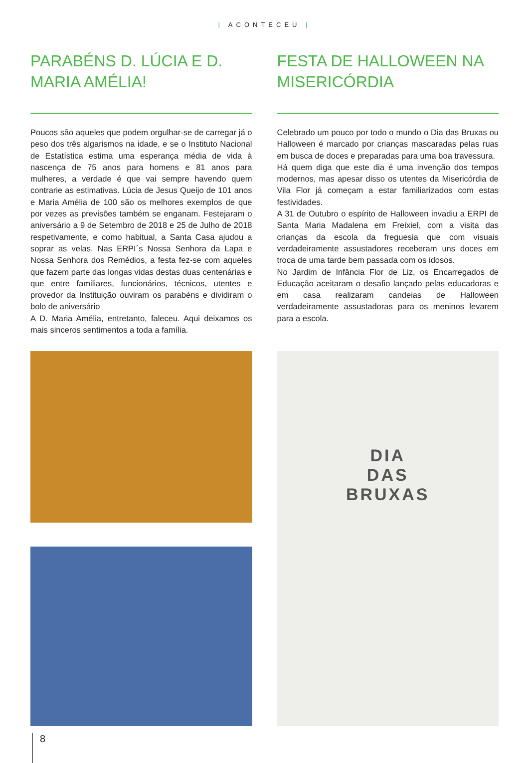| ACONTECEU |
PARABÉNS D. LÚCIA E D. MARIA AMÉLIA!
Poucos são aqueles que podem orgulhar-se de carregar já o peso dos três algarismos na idade, e se o Instituto Nacional de Estatística estima uma esperança média de vida à nascença de 75 anos para homens e 81 anos para mulheres, a verdade é que vai sempre havendo quem contrarie as estimativas. Lúcia de Jesus Queijo de 101 anos e Maria Amélia de 100 são os melhores exemplos de que por vezes as previsões também se enganam. Festejaram o aniversário a 9 de Setembro de 2018 e 25 de Julho de 2018 respetivamente, e como habitual, a Santa Casa ajudou a soprar as velas. Nas ERPI´s Nossa Senhora da Lapa e Nossa Senhora dos Remédios, a festa fez-se com aqueles que fazem parte das longas vidas destas duas centenárias e que entre familiares, funcionários, técnicos, utentes e provedor da Instituição ouviram os parabéns e dividiram o bolo de aniversário
A D. Maria Amélia, entretanto, faleceu. Aqui deixamos os mais sinceros sentimentos a toda a família.
FESTA DE HALLOWEEN NA MISERICÓRDIA
Celebrado um pouco por todo o mundo o Dia das Bruxas ou Halloween é marcado por crianças mascaradas pelas ruas em busca de doces e preparadas para uma boa travessura.
Há quem diga que este dia é uma invenção dos tempos modernos, mas apesar disso os utentes da Misericórdia de Vila Flor já começam a estar familiarizados com estas festividades.
A 31 de Outubro o espírito de Halloween invadiu a ERPI de Santa Maria Madalena em Freixiel, com a visita das crianças da escola da freguesia que com visuais verdadeiramente assustadores receberam uns doces em troca de uma tarde bem passada com os idosos.
No Jardim de Infância Flor de Liz, os Encarregados de Educação aceitaram o desafio lançado pelas educadoras e em casa realizaram candeias de Halloween verdadeiramente assustadoras para os meninos levarem para a escola.
DIA
DAS
BRUXAS
8